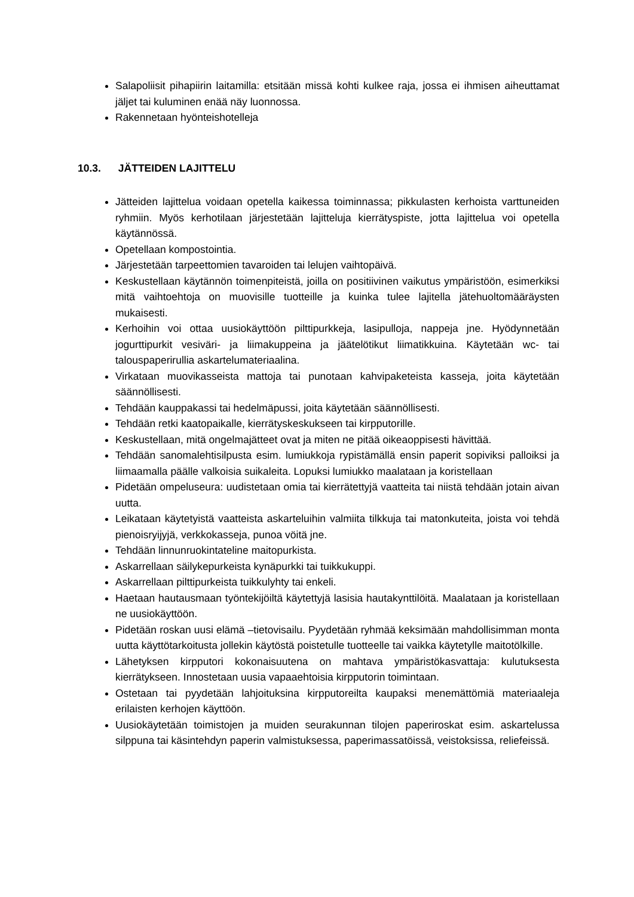Salapoliisit pihapiirin laitamilla: etsitään missä kohti kulkee raja, jossa ei ihmisen aiheuttamat jäljet tai kuluminen enää näy luonnossa.
Rakennetaan hyönteishotelleja
10.3. JÄTTEIDEN LAJITTELU
Jätteiden lajittelua voidaan opetella kaikessa toiminnassa; pikkulasten kerhoista varttuneiden ryhmiin. Myös kerhotilaan järjestetään lajitteluja kierrätyspiste, jotta lajittelua voi opetella käytännössä.
Opetellaan kompostointia.
Järjestetään tarpeettomien tavaroiden tai lelujen vaihtopäivä.
Keskustellaan käytännön toimenpiteistä, joilla on positiivinen vaikutus ympäristöön, esimerkiksi mitä vaihtoehtoja on muovisille tuotteille ja kuinka tulee lajitella jätehuoltomääräysten mukaisesti.
Kerhoihin voi ottaa uusiokäyttöön pilttipurkkeja, lasipulloja, nappeja jne. Hyödynnetään jogurttipurkit vesiväri- ja liimakuppeina ja jäätelötikut liimatikkuina. Käytetään wc- tai talouspaperirullia askartelumateriaalina.
Virkataan muovikasseista mattoja tai punotaan kahvipaketeista kasseja, joita käytetään säännöllisesti.
Tehdään kauppakassi tai hedelmäpussi, joita käytetään säännöllisesti.
Tehdään retki kaatopaikalle, kierrätyskeskukseen tai kirpputorille.
Keskustellaan, mitä ongelmajätteet ovat ja miten ne pitää oikeaoppisesti hävittää.
Tehdään sanomalehtisilpusta esim. lumiukkoja rypistämällä ensin paperit sopiviksi palloiksi ja liimaamalla päälle valkoisia suikaleita. Lopuksi lumiukko maalataan ja koristellaan
Pidetään ompeluseura: uudistetaan omia tai kierrätettyjä vaatteita tai niistä tehdään jotain aivan uutta.
Leikataan käytetyistä vaatteista askarteluihin valmiita tilkkuja tai matonkuteita, joista voi tehdä pienoisryijyjä, verkkokasseja, punoa vöitä jne.
Tehdään linnunruokintateline maitopurkista.
Askarrellaan säilykepurkeista kynäpurkki tai tuikkukuppi.
Askarrellaan pilttipurkeista tuikkulyhty tai enkeli.
Haetaan hautausmaan työntekijöiltä käytettyjä lasisia hautakynttilöitä. Maalataan ja koristellaan ne uusiokäyttöön.
Pidetään roskan uusi elämä –tietovisailu. Pyydetään ryhmää keksimään mahdollisimman monta uutta käyttötarkoitusta jollekin käytöstä poistetulle tuotteelle tai vaikka käytetylle maitotölkille.
Lähetyksen kirpputori kokonaisuutena on mahtava ympäristökasvattaja: kulutuksesta kierrätykseen. Innostetaan uusia vapaaehtoisia kirpputorin toimintaan.
Ostetaan tai pyydetään lahjoituksina kirpputoreilta kaupaksi menemättömiä materiaaleja erilaisten kerhojen käyttöön.
Uusiokäytetään toimistojen ja muiden seurakunnan tilojen paperiroskat esim. askartelussa silppuna tai käsintehdyn paperin valmistuksessa, paperimassatöissä, veistoksissa, reliefeissä.